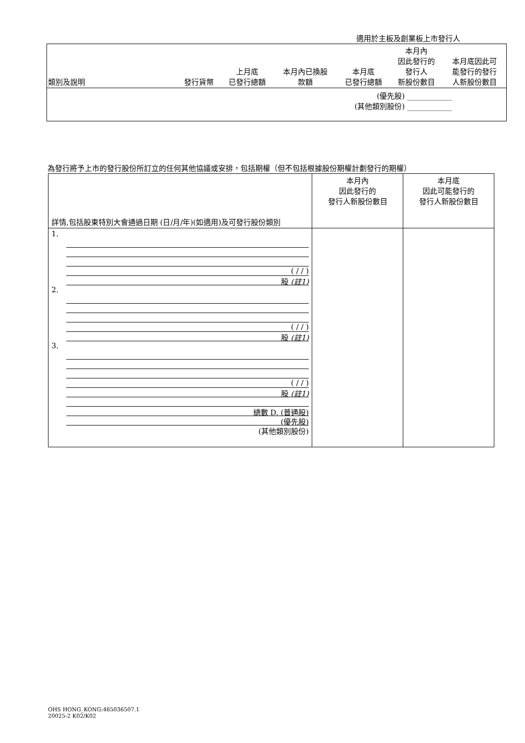適用於主板及創業板上市發行人
| 類別及說明 | 發行貨幣 | 上月底 已發行總額 | 本月內已換股 款額 | 本月底 已發行總額 | 本月內 因此發行的 發行人 新股份數目 | 本月底因此可 能發行的發行 人新股份數目 |
| (優先股) ____________ (其他類別股份) ____________ | | | | | | |
為發行將予上市的發行股份所訂立的任何其他協議或安排，包括期權（但不包括根據股份期權計劃發行的期權）
| 詳情,包括股東特別大會通過日期 (日/月/年)(如適用)及可發行股份類別 | 本月內 因此發行的 發行人新股份數目 | 本月底 因此可能發行的 發行人新股份數目 |
| 1. ( / / ) 股 (註1) 2. ( / / ) 股 (註1) 3. ( / / ) 股 (註1) 總數 D. (普通股) (優先股) (其他類別股份) | | |
OHS HONG_KONG:465036507.1
20025-2 K02/K02